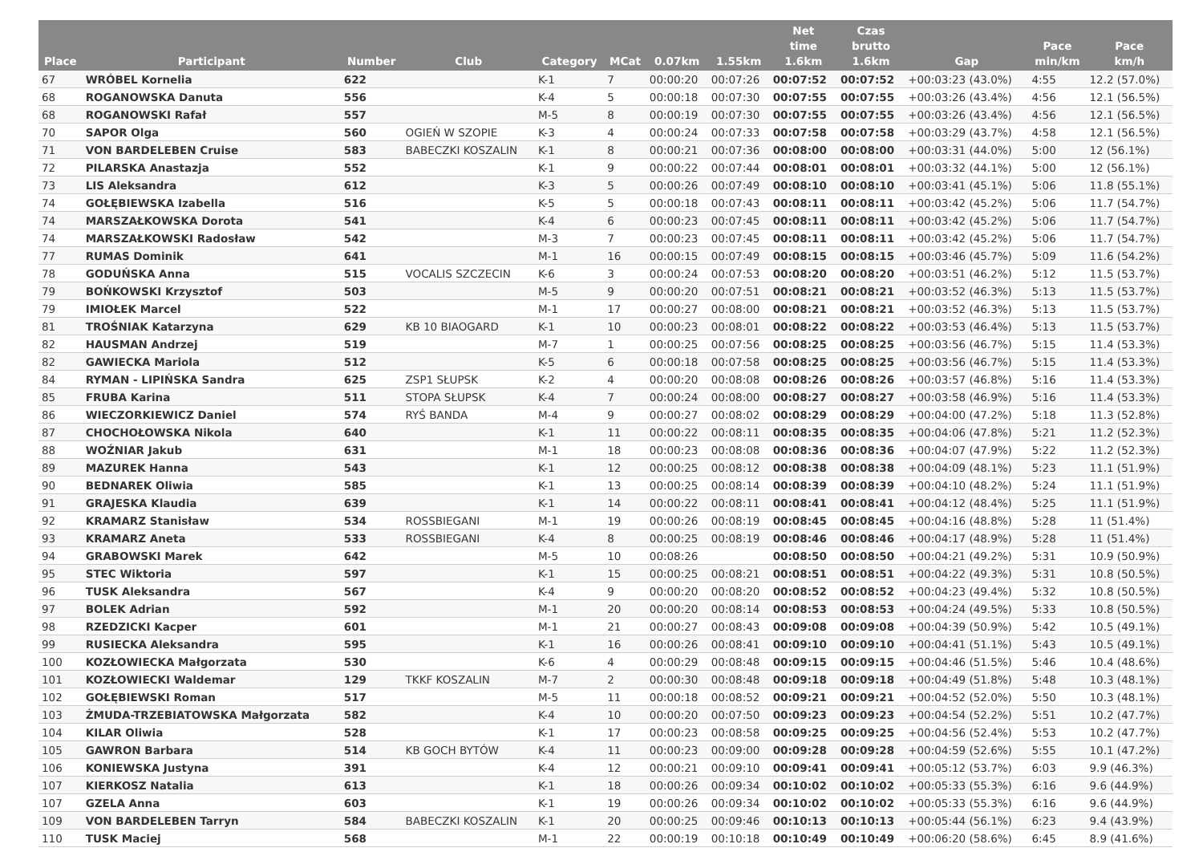| Place | Participant | Number | Club | Category | MCat | 0.07km | 1.55km | Net time 1.6km | Czas brutto 1.6km | Gap | Pace min/km | Pace km/h |
| --- | --- | --- | --- | --- | --- | --- | --- | --- | --- | --- | --- | --- |
| 67 | WRÓBEL Kornelia | 622 | | K-1 | 7 | 00:00:20 | 00:07:26 | 00:07:52 | 00:07:52 | +00:03:23 (43.0%) | 4:55 | 12.2 (57.0%) |
| 68 | ROGANOWSKA Danuta | 556 | | K-4 | 5 | 00:00:18 | 00:07:30 | 00:07:55 | 00:07:55 | +00:03:26 (43.4%) | 4:56 | 12.1 (56.5%) |
| 68 | ROGANOWSKI Rafał | 557 | | M-5 | 8 | 00:00:19 | 00:07:30 | 00:07:55 | 00:07:55 | +00:03:26 (43.4%) | 4:56 | 12.1 (56.5%) |
| 70 | SAPOR Olga | 560 | OGIEŃ W SZOPIE | K-3 | 4 | 00:00:24 | 00:07:33 | 00:07:58 | 00:07:58 | +00:03:29 (43.7%) | 4:58 | 12.1 (56.5%) |
| 71 | VON BARDELEBEN Cruise | 583 | BABECZKI KOSZALIN | K-1 | 8 | 00:00:21 | 00:07:36 | 00:08:00 | 00:08:00 | +00:03:31 (44.0%) | 5:00 | 12 (56.1%) |
| 72 | PILARSKA Anastazja | 552 | | K-1 | 9 | 00:00:22 | 00:07:44 | 00:08:01 | 00:08:01 | +00:03:32 (44.1%) | 5:00 | 12 (56.1%) |
| 73 | LIS Aleksandra | 612 | | K-3 | 5 | 00:00:26 | 00:07:49 | 00:08:10 | 00:08:10 | +00:03:41 (45.1%) | 5:06 | 11.8 (55.1%) |
| 74 | GOŁĘBIEWSKA Izabella | 516 | | K-5 | 5 | 00:00:18 | 00:07:43 | 00:08:11 | 00:08:11 | +00:03:42 (45.2%) | 5:06 | 11.7 (54.7%) |
| 74 | MARSZAŁKOWSKA Dorota | 541 | | K-4 | 6 | 00:00:23 | 00:07:45 | 00:08:11 | 00:08:11 | +00:03:42 (45.2%) | 5:06 | 11.7 (54.7%) |
| 74 | MARSZAŁKOWSKI Radosław | 542 | | M-3 | 7 | 00:00:23 | 00:07:45 | 00:08:11 | 00:08:11 | +00:03:42 (45.2%) | 5:06 | 11.7 (54.7%) |
| 77 | RUMAS Dominik | 641 | | M-1 | 16 | 00:00:15 | 00:07:49 | 00:08:15 | 00:08:15 | +00:03:46 (45.7%) | 5:09 | 11.6 (54.2%) |
| 78 | GODUŃSKA Anna | 515 | VOCALIS SZCZECIN | K-6 | 3 | 00:00:24 | 00:07:53 | 00:08:20 | 00:08:20 | +00:03:51 (46.2%) | 5:12 | 11.5 (53.7%) |
| 79 | BOŃKOWSKI Krzysztof | 503 | | M-5 | 9 | 00:00:20 | 00:07:51 | 00:08:21 | 00:08:21 | +00:03:52 (46.3%) | 5:13 | 11.5 (53.7%) |
| 79 | IMIOŁEK Marcel | 522 | | M-1 | 17 | 00:00:27 | 00:08:00 | 00:08:21 | 00:08:21 | +00:03:52 (46.3%) | 5:13 | 11.5 (53.7%) |
| 81 | TROŚNIAK Katarzyna | 629 | KB 10 BIAOGARD | K-1 | 10 | 00:00:23 | 00:08:01 | 00:08:22 | 00:08:22 | +00:03:53 (46.4%) | 5:13 | 11.5 (53.7%) |
| 82 | HAUSMAN Andrzej | 519 | | M-7 | 1 | 00:00:25 | 00:07:56 | 00:08:25 | 00:08:25 | +00:03:56 (46.7%) | 5:15 | 11.4 (53.3%) |
| 82 | GAWIECKA Mariola | 512 | | K-5 | 6 | 00:00:18 | 00:07:58 | 00:08:25 | 00:08:25 | +00:03:56 (46.7%) | 5:15 | 11.4 (53.3%) |
| 84 | RYMAN - LIPIŃSKA Sandra | 625 | ZSP1 SŁUPSK | K-2 | 4 | 00:00:20 | 00:08:08 | 00:08:26 | 00:08:26 | +00:03:57 (46.8%) | 5:16 | 11.4 (53.3%) |
| 85 | FRUBA Karina | 511 | STOPA SŁUPSK | K-4 | 7 | 00:00:24 | 00:08:00 | 00:08:27 | 00:08:27 | +00:03:58 (46.9%) | 5:16 | 11.4 (53.3%) |
| 86 | WIECZORKIEWICZ Daniel | 574 | RYŚ BANDA | M-4 | 9 | 00:00:27 | 00:08:02 | 00:08:29 | 00:08:29 | +00:04:00 (47.2%) | 5:18 | 11.3 (52.8%) |
| 87 | CHOCHOŁOWSKA Nikola | 640 | | K-1 | 11 | 00:00:22 | 00:08:11 | 00:08:35 | 00:08:35 | +00:04:06 (47.8%) | 5:21 | 11.2 (52.3%) |
| 88 | WOŹNIAR Jakub | 631 | | M-1 | 18 | 00:00:23 | 00:08:08 | 00:08:36 | 00:08:36 | +00:04:07 (47.9%) | 5:22 | 11.2 (52.3%) |
| 89 | MAZUREK Hanna | 543 | | K-1 | 12 | 00:00:25 | 00:08:12 | 00:08:38 | 00:08:38 | +00:04:09 (48.1%) | 5:23 | 11.1 (51.9%) |
| 90 | BEDNAREK Oliwia | 585 | | K-1 | 13 | 00:00:25 | 00:08:14 | 00:08:39 | 00:08:39 | +00:04:10 (48.2%) | 5:24 | 11.1 (51.9%) |
| 91 | GRAJESKA Klaudia | 639 | | K-1 | 14 | 00:00:22 | 00:08:11 | 00:08:41 | 00:08:41 | +00:04:12 (48.4%) | 5:25 | 11.1 (51.9%) |
| 92 | KRAMARZ Stanisław | 534 | ROSSBIEGANI | M-1 | 19 | 00:00:26 | 00:08:19 | 00:08:45 | 00:08:45 | +00:04:16 (48.8%) | 5:28 | 11 (51.4%) |
| 93 | KRAMARZ Aneta | 533 | ROSSBIEGANI | K-4 | 8 | 00:00:25 | 00:08:19 | 00:08:46 | 00:08:46 | +00:04:17 (48.9%) | 5:28 | 11 (51.4%) |
| 94 | GRABOWSKI Marek | 642 | | M-5 | 10 | 00:08:26 | | 00:08:50 | 00:08:50 | +00:04:21 (49.2%) | 5:31 | 10.9 (50.9%) |
| 95 | STEC Wiktoria | 597 | | K-1 | 15 | 00:00:25 | 00:08:21 | 00:08:51 | 00:08:51 | +00:04:22 (49.3%) | 5:31 | 10.8 (50.5%) |
| 96 | TUSK Aleksandra | 567 | | K-4 | 9 | 00:00:20 | 00:08:20 | 00:08:52 | 00:08:52 | +00:04:23 (49.4%) | 5:32 | 10.8 (50.5%) |
| 97 | BOLEK Adrian | 592 | | M-1 | 20 | 00:00:20 | 00:08:14 | 00:08:53 | 00:08:53 | +00:04:24 (49.5%) | 5:33 | 10.8 (50.5%) |
| 98 | RZEDZICKI Kacper | 601 | | M-1 | 21 | 00:00:27 | 00:08:43 | 00:09:08 | 00:09:08 | +00:04:39 (50.9%) | 5:42 | 10.5 (49.1%) |
| 99 | RUSIECKA Aleksandra | 595 | | K-1 | 16 | 00:00:26 | 00:08:41 | 00:09:10 | 00:09:10 | +00:04:41 (51.1%) | 5:43 | 10.5 (49.1%) |
| 100 | KOZŁOWIECKA Małgorzata | 530 | | K-6 | 4 | 00:00:29 | 00:08:48 | 00:09:15 | 00:09:15 | +00:04:46 (51.5%) | 5:46 | 10.4 (48.6%) |
| 101 | KOZŁOWIECKI Waldemar | 129 | TKKF KOSZALIN | M-7 | 2 | 00:00:30 | 00:08:48 | 00:09:18 | 00:09:18 | +00:04:49 (51.8%) | 5:48 | 10.3 (48.1%) |
| 102 | GOŁĘBIEWSKI Roman | 517 | | M-5 | 11 | 00:00:18 | 00:08:52 | 00:09:21 | 00:09:21 | +00:04:52 (52.0%) | 5:50 | 10.3 (48.1%) |
| 103 | ŻMUDA-TRZEBIATOWSKA Małgorzata | 582 | | K-4 | 10 | 00:00:20 | 00:07:50 | 00:09:23 | 00:09:23 | +00:04:54 (52.2%) | 5:51 | 10.2 (47.7%) |
| 104 | KILAR Oliwia | 528 | | K-1 | 17 | 00:00:23 | 00:08:58 | 00:09:25 | 00:09:25 | +00:04:56 (52.4%) | 5:53 | 10.2 (47.7%) |
| 105 | GAWRON Barbara | 514 | KB GOCH BYTÓW | K-4 | 11 | 00:00:23 | 00:09:00 | 00:09:28 | 00:09:28 | +00:04:59 (52.6%) | 5:55 | 10.1 (47.2%) |
| 106 | KONIEWSKA Justyna | 391 | | K-4 | 12 | 00:00:21 | 00:09:10 | 00:09:41 | 00:09:41 | +00:05:12 (53.7%) | 6:03 | 9.9 (46.3%) |
| 107 | KIERKOSZ Natalia | 613 | | K-1 | 18 | 00:00:26 | 00:09:34 | 00:10:02 | 00:10:02 | +00:05:33 (55.3%) | 6:16 | 9.6 (44.9%) |
| 107 | GZELA Anna | 603 | | K-1 | 19 | 00:00:26 | 00:09:34 | 00:10:02 | 00:10:02 | +00:05:33 (55.3%) | 6:16 | 9.6 (44.9%) |
| 109 | VON BARDELEBEN Tarryn | 584 | BABECZKI KOSZALIN | K-1 | 20 | 00:00:25 | 00:09:46 | 00:10:13 | 00:10:13 | +00:05:44 (56.1%) | 6:23 | 9.4 (43.9%) |
| 110 | TUSK Maciej | 568 | | M-1 | 22 | 00:00:19 | 00:10:18 | 00:10:49 | 00:10:49 | +00:06:20 (58.6%) | 6:45 | 8.9 (41.6%) |